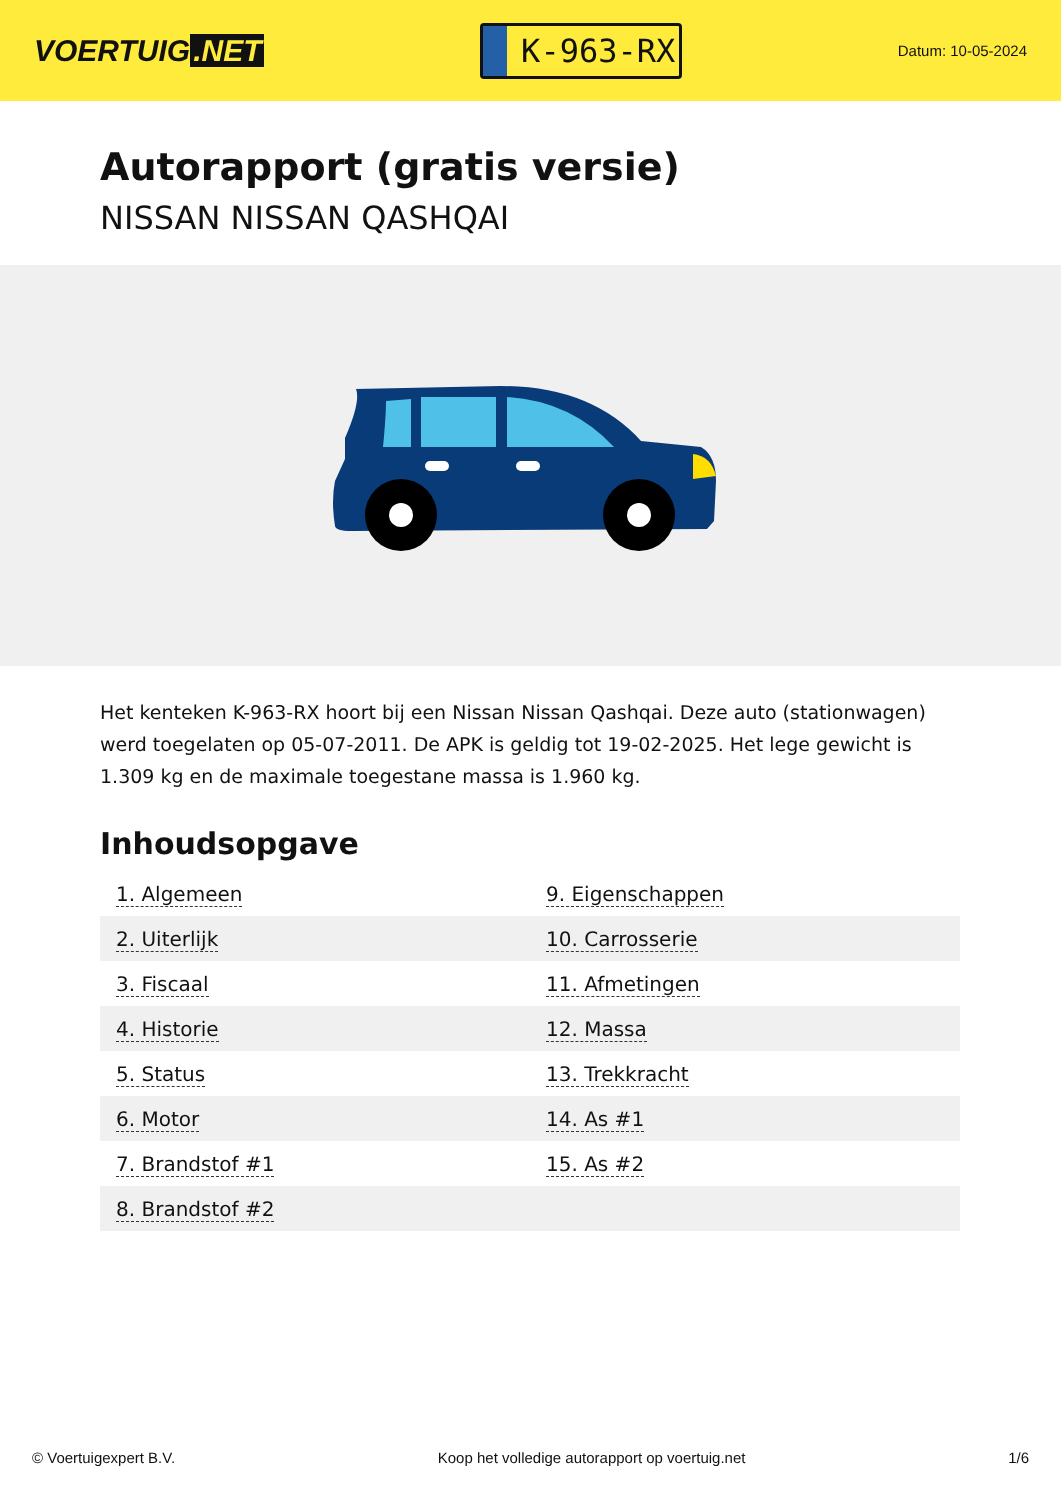VOERTUIG.NET
K-963-RX
Datum: 10-05-2024
Autorapport (gratis versie)
NISSAN NISSAN QASHQAI
Het kenteken K-963-RX hoort bij een Nissan Nissan Qashqai. Deze auto (stationwagen) werd toegelaten op 05-07-2011. De APK is geldig tot 19-02-2025. Het lege gewicht is 1.309 kg en de maximale toegestane massa is 1.960 kg.
Inhoudsopgave
| 1. Algemeen | 9. Eigenschappen |
| 2. Uiterlijk | 10. Carrosserie |
| 3. Fiscaal | 11. Afmetingen |
| 4. Historie | 12. Massa |
| 5. Status | 13. Trekkracht |
| 6. Motor | 14. As #1 |
| 7. Brandstof #1 | 15. As #2 |
| 8. Brandstof #2 | |
© Voertuigexpert B.V. Koop het volledige autorapport op voertuig.net 1/6